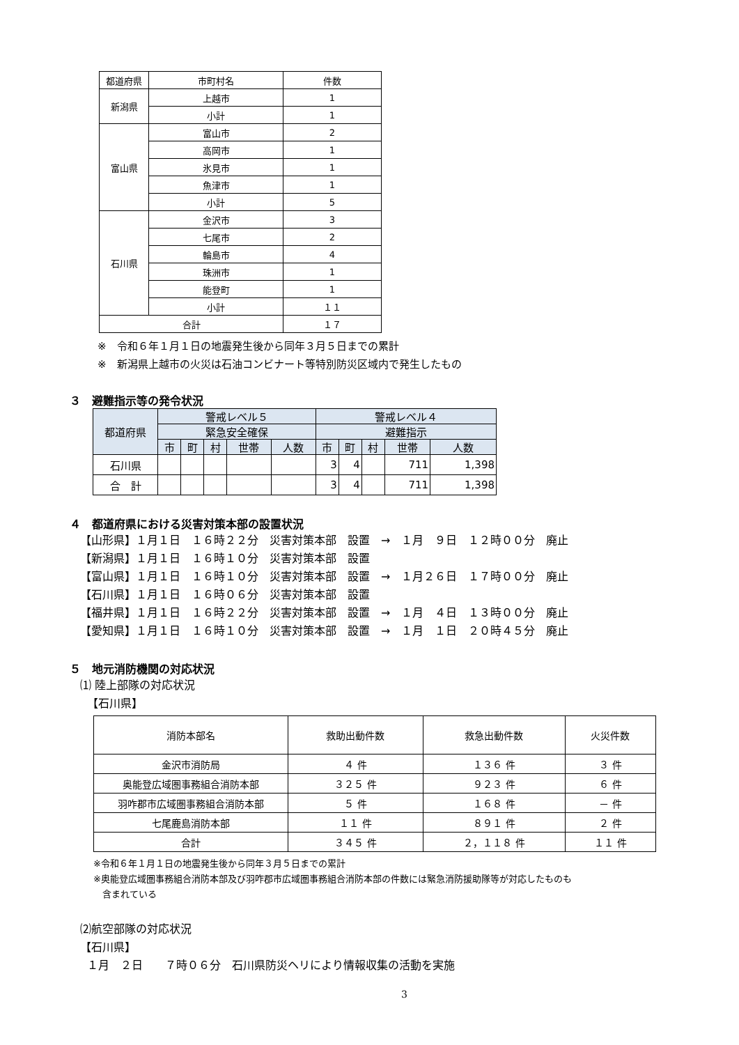| 都道府県 | 市町村名 | 件数 |
| --- | --- | --- |
| 新潟県 | 上越市 | 1 |
| | 小計 | 1 |
| 富山県 | 富山市 | 2 |
| | 高岡市 | 1 |
| | 氷見市 | 1 |
| | 魚津市 | 1 |
| | 小計 | 5 |
| 石川県 | 金沢市 | 3 |
| | 七尾市 | 2 |
| | 輪島市 | 4 |
| | 珠洲市 | 1 |
| | 能登町 | 1 |
| | 小計 | １１ |
| 合計 | | １７ |
※　令和６年１月１日の地震発生後から同年３月５日までの累計
※　新潟県上越市の火災は石油コンビナート等特別防災区域内で発生したもの
３　避難指示等の発令状況
| 都道府県 | 警戒レベル５ | | | | | 警戒レベル４ | | | | |
| --- | --- | --- | --- | --- | --- | --- | --- | --- | --- | --- |
| | 緊急安全確保 | | | | | 避難指示 | | | | |
| | 市 | 町 | 村 | 世帯 | 人数 | 市 | 町 | 村 | 世帯 | 人数 |
| 石川県 | | | | | | 3 | 4 | | 711 | 1,398 |
| 合 計 | | | | | | 3 | 4 | | 711 | 1,398 |
４　都道府県における災害対策本部の設置状況
【山形県】１月１日　１６時２２分　災害対策本部　設置　→　１月　９日　１２時００分　廃止 【新潟県】１月１日　１６時１０分　災害対策本部　設置 【富山県】１月１日　１６時１０分　災害対策本部　設置　→　１月２６日　１７時００分　廃止 【石川県】１月１日　１６時０６分　災害対策本部　設置 【福井県】１月１日　１６時２２分　災害対策本部　設置　→　１月　４日　１３時００分　廃止 【愛知県】１月１日　１６時１０分　災害対策本部　設置　→　１月　１日　２０時４５分　廃止
５　地元消防機関の対応状況
⑴ 陸上部隊の対応状況 【石川県】
| 消防本部名 | 救助出動件数 | 救急出動件数 | 火災件数 |
| --- | --- | --- | --- |
| 金沢市消防局 | ４ 件 | １３６ 件 | ３ 件 |
| 奥能登広域圏事務組合消防本部 | ３２５ 件 | ９２３ 件 | ６ 件 |
| 羽咋郡市広域圏事務組合消防本部 | ５ 件 | １６８ 件 | － 件 |
| 七尾鹿島消防本部 | １１ 件 | ８９１ 件 | ２ 件 |
| 合計 | ３４５ 件 | ２，１１８ 件 | １１ 件 |
※令和６年１月１日の地震発生後から同年３月５日までの累計
※奥能登広域圏事務組合消防本部及び羽咋郡市広域圏事務組合消防本部の件数には緊急消防援助隊等が対応したものも
　含まれている
⑵航空部隊の対応状況 【石川県】 １月　２日　　７時０６分　石川県防災ヘリにより情報収集の活動を実施
3